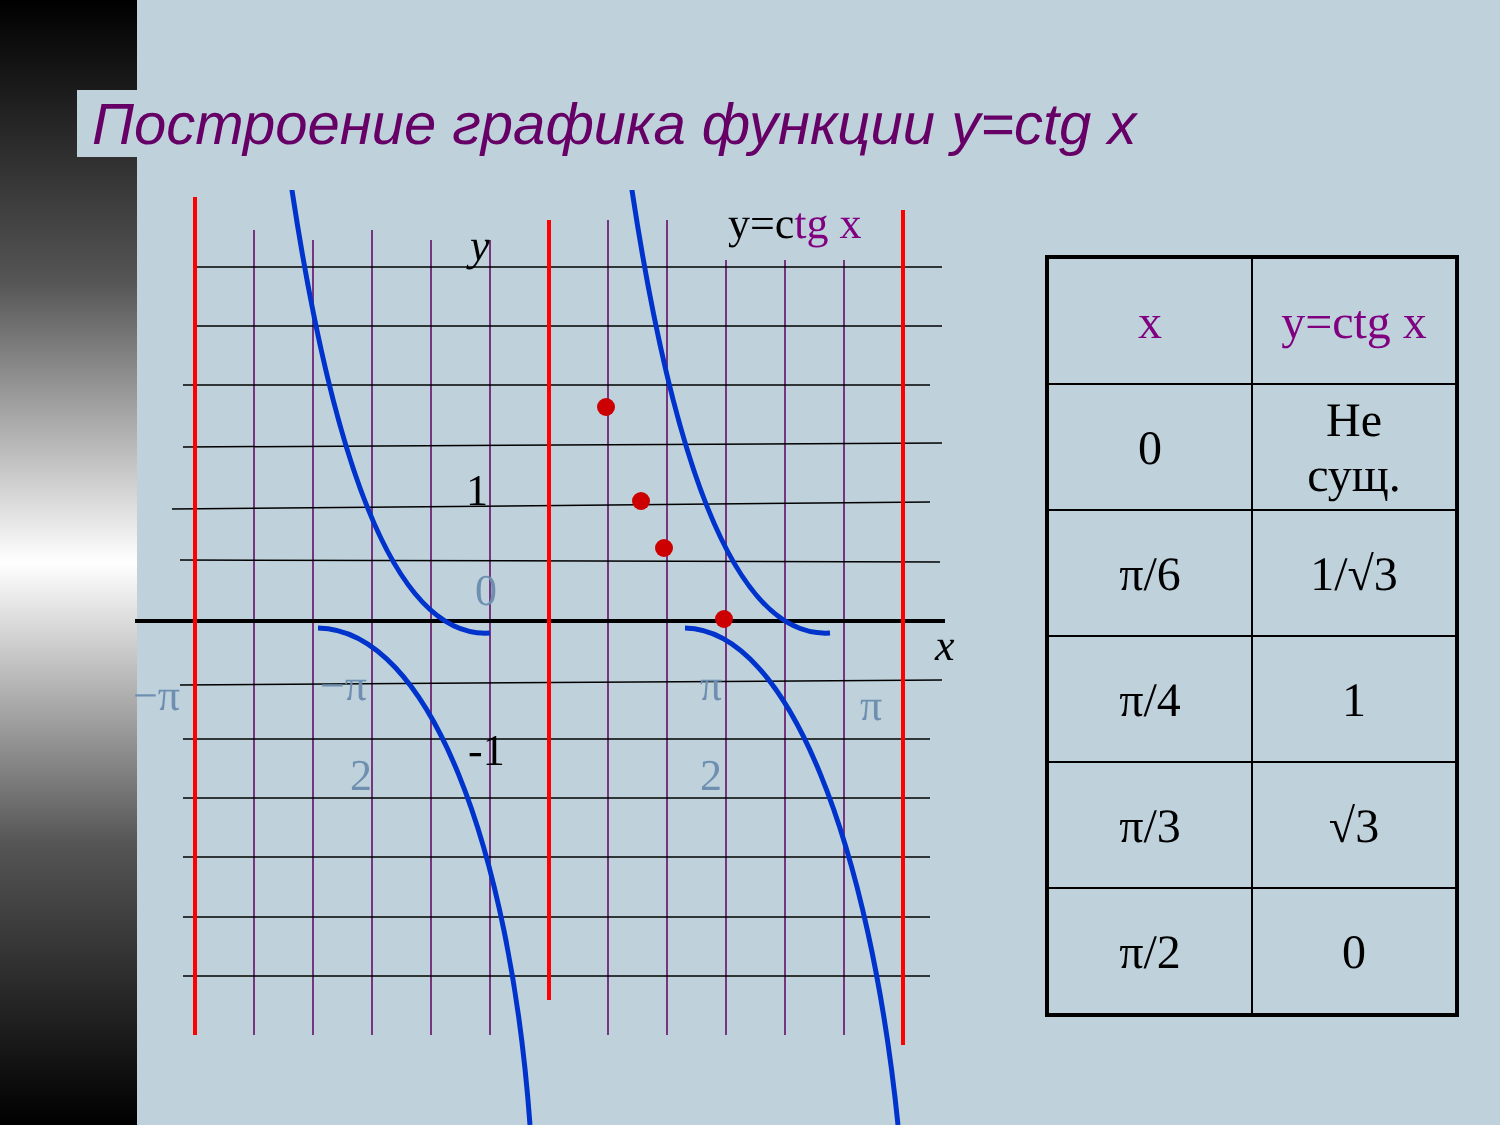Построение графика функции y=ctg x
1
-1
y
x
0
−π
−π
2
π
2
π
y=ctg x
| x | y=ctg x |
| 0 | Не сущ. |
| π/6 | 1/√3 |
| π/4 | 1 |
| π/3 | √3 |
| π/2 | 0 |